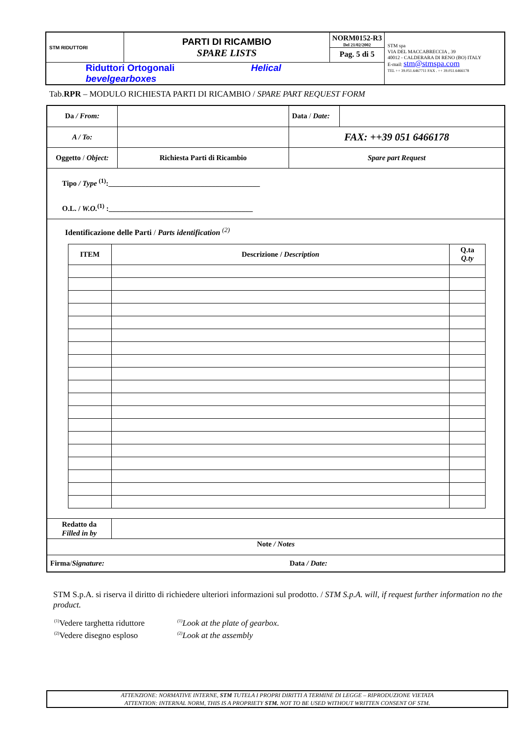| STM RIDUTTORI | PARTI DI RICAMBIO SPARE LISTS | NORM0152-R3 Del 21/02/2002 Pag. 5 di 5 | STM spa VIA DEL MACCABRECCIA , 39 40012 - CALDERARA DI RENO (BO) ITALY E-mail: stm@stmspa.com TEL ++ 39.051.6467711 FAX . ++ 39.051.6466178 |
| Riduttori Ortogonali Helical bevelgearboxes | | | |
Tab.RPR – MODULO RICHIESTA PARTI DI RICAMBIO / SPARE PART REQUEST FORM
| Da / From: | | Data / Date: | |
| A / To: | | FAX: ++39 051 6466178 | |
| Oggetto / Object: | Richiesta Parti di Ricambio | Spare part Request | |
Tipo / Type <sup>(1)</sup>:_________________________________________
O.L. / W.O.<sup>(1)</sup> :_______________________________________
Identificazione delle Parti / Parts identification <sup>(2)</sup>
| ITEM | Descrizione / Description | Q.ta Q.ty |
| --- | --- | --- |
| Redatto da Filled in by | |
| Note / Notes | |
| Firma / Signature: Data / Date: | |
STM S.p.A. si riserva il diritto di richiedere ulteriori informazioni sul prodotto. / STM S.p.A. will, if request further information no the product.
<sup>(1)</sup> Vedere targhetta riduttore
<sup>(2)</sup> Vedere disegno esploso
<sup>(1)</sup> Look at the plate of gearbox.
<sup>(2)</sup> Look at the assembly
ATTENZIONE: NORMATIVE INTERNE, STM TUTELA I PROPRI DIRITTI A TERMINE DI LEGGE – RIPRODUZIONE VIETATA
ATTENTION: INTERNAL NORM, THIS IS A PROPRIETY STM. NOT TO BE USED WITHOUT WRITTEN CONSENT OF STM.